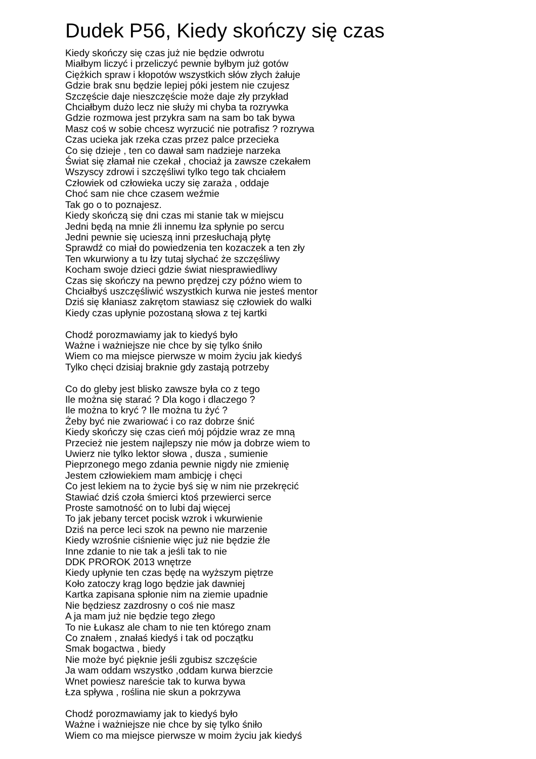Dudek P56, Kiedy skończy się czas
Kiedy skończy się czas już nie będzie odwrotu
Miałbym liczyć i przeliczyć pewnie byłbym już gotów
Ciężkich spraw i kłopotów wszystkich słów złych żałuje
Gdzie brak snu będzie lepiej póki jestem nie czujesz
Szczęście daje nieszczęście może daje zły przykład
Chciałbym dużo lecz nie służy mi chyba ta rozrywka
Gdzie rozmowa jest przykra sam na sam bo tak bywa
Masz coś w sobie chcesz wyrzucić nie potrafisz ? rozrywa
Czas ucieka jak rzeka czas przez palce przecieka
Co się dzieje , ten co dawał sam nadzieje narzeka
Świat się złamał nie czekał , chociaż ja zawsze czekałem
Wszyscy zdrowi i szczęśliwi tylko tego tak chciałem
Człowiek od człowieka uczy się zaraża , oddaje
Choć sam nie chce czasem weźmie
Tak go o to poznajesz.
Kiedy skończą się dni czas mi stanie tak w miejscu
Jedni będą na mnie źli innemu łza spłynie po sercu
Jedni pewnie się ucieszą inni przesłuchają płytę
Sprawdź co miał do powiedzenia ten kozaczek a ten zły
Ten wkurwiony a tu łzy tutaj słychać że szczęśliwy
Kocham swoje dzieci gdzie świat niesprawiedliwy
Czas się skończy na pewno prędzej czy późno wiem to
Chciałbyś uszczęśliwić wszystkich kurwa nie jesteś mentor
Dziś się kłaniasz zakrętom stawiasz się człowiek do walki
Kiedy czas upłynie pozostaną słowa z tej kartki
Chodź porozmawiamy jak to kiedyś było
Ważne i ważniejsze nie chce by się tylko śniło
Wiem co ma miejsce pierwsze w moim życiu jak kiedyś
Tylko chęci dzisiaj braknie gdy zastają potrzeby
Co do gleby jest blisko zawsze była co z tego
Ile można się starać ? Dla kogo i dlaczego ?
Ile można to kryć ? Ile można tu żyć ?
Żeby być nie zwariować i co raz dobrze śnić
Kiedy skończy się czas cień mój pójdzie wraz ze mną
Przecież nie jestem najlepszy nie mów ja dobrze wiem to
Uwierz nie tylko lektor słowa , dusza , sumienie
Pieprzonego mego zdania pewnie nigdy nie zmienię
Jestem człowiekiem mam ambicję i chęci
Co jest lekiem na to życie byś się w nim nie przekręcić
Stawiać dziś czoła śmierci ktoś przewierci serce
Proste samotność on to lubi daj więcej
To jak jebany tercet pocisk wzrok i wkurwienie
Dziś na perce leci szok na pewno nie marzenie
Kiedy wzrośnie ciśnienie więc już nie będzie źle
Inne zdanie to nie tak a jeśli tak to nie
DDK PROROK 2013 wnętrze
Kiedy upłynie ten czas będę na wyższym piętrze
Koło zatoczy krąg logo będzie jak dawniej
Kartka zapisana spłonie nim na ziemie upadnie
Nie będziesz zazdrosny o coś nie masz
A ja mam już nie będzie tego złego
To nie Łukasz ale cham to nie ten którego znam
Co znałem , znałaś kiedyś i tak od początku
Smak bogactwa , biedy
Nie może być pięknie jeśli zgubisz szczęście
Ja wam oddam wszystko ,oddam kurwa bierzcie
Wnet powiesz nareście tak to kurwa bywa
Łza spływa , roślina nie skun a pokrzywa
Chodź porozmawiamy jak to kiedyś było
Ważne i ważniejsze nie chce by się tylko śniło
Wiem co ma miejsce pierwsze w moim życiu jak kiedyś